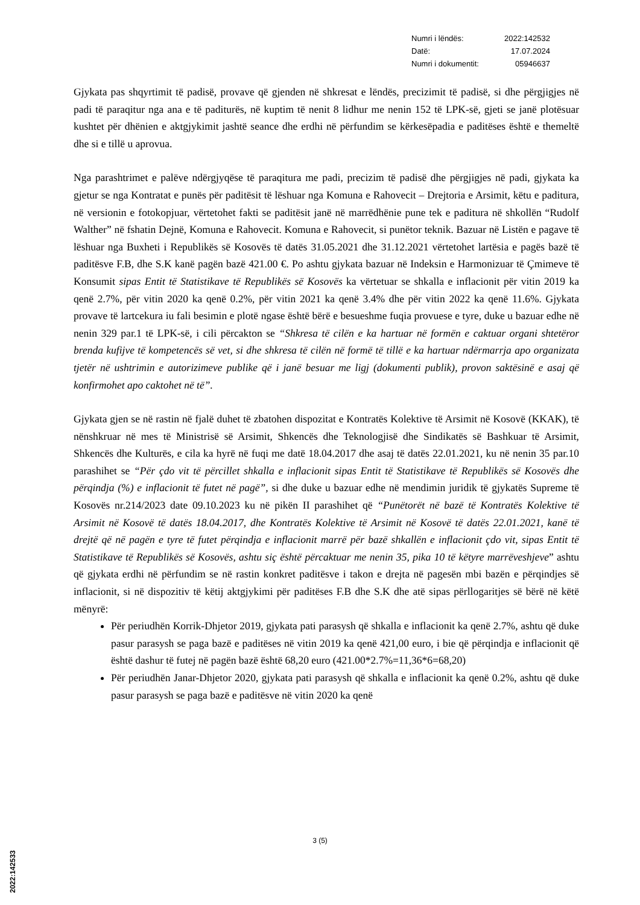| Numri i lëndës: | 2022:142532 |
| Datë: | 17.07.2024 |
| Numri i dokumentit: | 05946637 |
Gjykata pas shqyrtimit të padisë, provave që gjenden në shkresat e lëndës, precizimit të padisë, si dhe përgjigjes në padi të paraqitur nga ana e të paditurës, në kuptim të nenit 8 lidhur me nenin 152 të LPK-së, gjeti se janë plotësuar kushtet për dhënien e aktgjykimit jashtë seance dhe erdhi në përfundim se kërkesëpadia e paditëses është e themeltë dhe si e tillë u aprovua.
Nga parashtrimet e palëve ndërgjyqëse të paraqitura me padi, precizim të padisë dhe përgjigjes në padi, gjykata ka gjetur se nga Kontratat e punës për paditësit të lëshuar nga Komuna e Rahovecit – Drejtoria e Arsimit, këtu e paditura, në versionin e fotokopjuar, vërtetohet fakti se paditësit janë në marrëdhënie pune tek e paditura në shkollën “Rudolf Walther” në fshatin Dejnë, Komuna e Rahovecit. Komuna e Rahovecit, si punëtor teknik. Bazuar në Listën e pagave të lëshuar nga Buxheti i Republikës së Kosovës të datës 31.05.2021 dhe 31.12.2021 vërtetohet lartësia e pagës bazë të paditësve F.B, dhe S.K kanë pagën bazë 421.00 €. Po ashtu gjykata bazuar në Indeksin e Harmonizuar të Çmimeve të Konsumit sipas Entit të Statistikave të Republikës së Kosovës ka vërtetuar se shkalla e inflacionit për vitin 2019 ka qenë 2.7%, për vitin 2020 ka qenë 0.2%, për vitin 2021 ka qenë 3.4% dhe për vitin 2022 ka qenë 11.6%. Gjykata provave të lartcekura iu fali besimin e plotë ngase është bërë e besueshme fuqia provuese e tyre, duke u bazuar edhe në nenin 329 par.1 të LPK-së, i cili përcakton se “Shkresa të cilën e ka hartuar në formën e caktuar organi shtetëror brenda kufijve të kompetencës së vet, si dhe shkresa të cilën në formë të tillë e ka hartuar ndërmarrja apo organizata tjetër në ushtrimin e autorizimeve publike që i janë besuar me ligj (dokumenti publik), provon saktësinë e asaj që konfirmohet apo caktohet në të”.
Gjykata gjen se në rastin në fjalë duhet të zbatohen dispozitat e Kontratës Kolektive të Arsimit në Kosovë (KKAK), të nënshkruar në mes të Ministrisë së Arsimit, Shkencës dhe Teknologjisë dhe Sindikatës së Bashkuar të Arsimit, Shkencës dhe Kulturës, e cila ka hyrë në fuqi me datë 18.04.2017 dhe asaj të datës 22.01.2021, ku në nenin 35 par.10 parashihet se “Për çdo vit të përcillet shkalla e inflacionit sipas Entit të Statistikave të Republikës së Kosovës dhe përqindja (%) e inflacionit të futet në pagë”, si dhe duke u bazuar edhe në mendimin juridik të gjykatës Supreme të Kosovës nr.214/2023 date 09.10.2023 ku në pikën II parashihet që “Punëtorët në bazë të Kontratës Kolektive të Arsimit në Kosovë të datës 18.04.2017, dhe Kontratës Kolektive të Arsimit në Kosovë të datës 22.01.2021, kanë të drejtë që në pagën e tyre të futet përqindja e inflacionit marrë për bazë shkallën e inflacionit çdo vit, sipas Entit të Statistikave të Republikës së Kosovës, ashtu siç është përcaktuar me nenin 35, pika 10 të këtyre marrëveshjeve” ashtu që gjykata erdhi në përfundim se në rastin konkret paditësve i takon e drejta në pagesën mbi bazën e përqindjes së inflacionit, si në dispozitiv të këtij aktgjykimi për paditëses F.B dhe S.K dhe atë sipas përllogaritjes së bërë në këtë mënyrë:
Për periudhën Korrik-Dhjetor 2019, gjykata pati parasysh që shkalla e inflacionit ka qenë 2.7%, ashtu që duke pasur parasysh se paga bazë e paditëses në vitin 2019 ka qenë 421,00 euro, i bie që përqindja e inflacionit që është dashur të futej në pagën bazë është 68,20 euro (421.00*2.7%=11,36*6=68,20)
Për periudhën Janar-Dhjetor 2020, gjykata pati parasysh që shkalla e inflacionit ka qenë 0.2%, ashtu që duke pasur parasysh se paga bazë e paditësve në vitin 2020 ka qenë
3 (5)
2022:142533